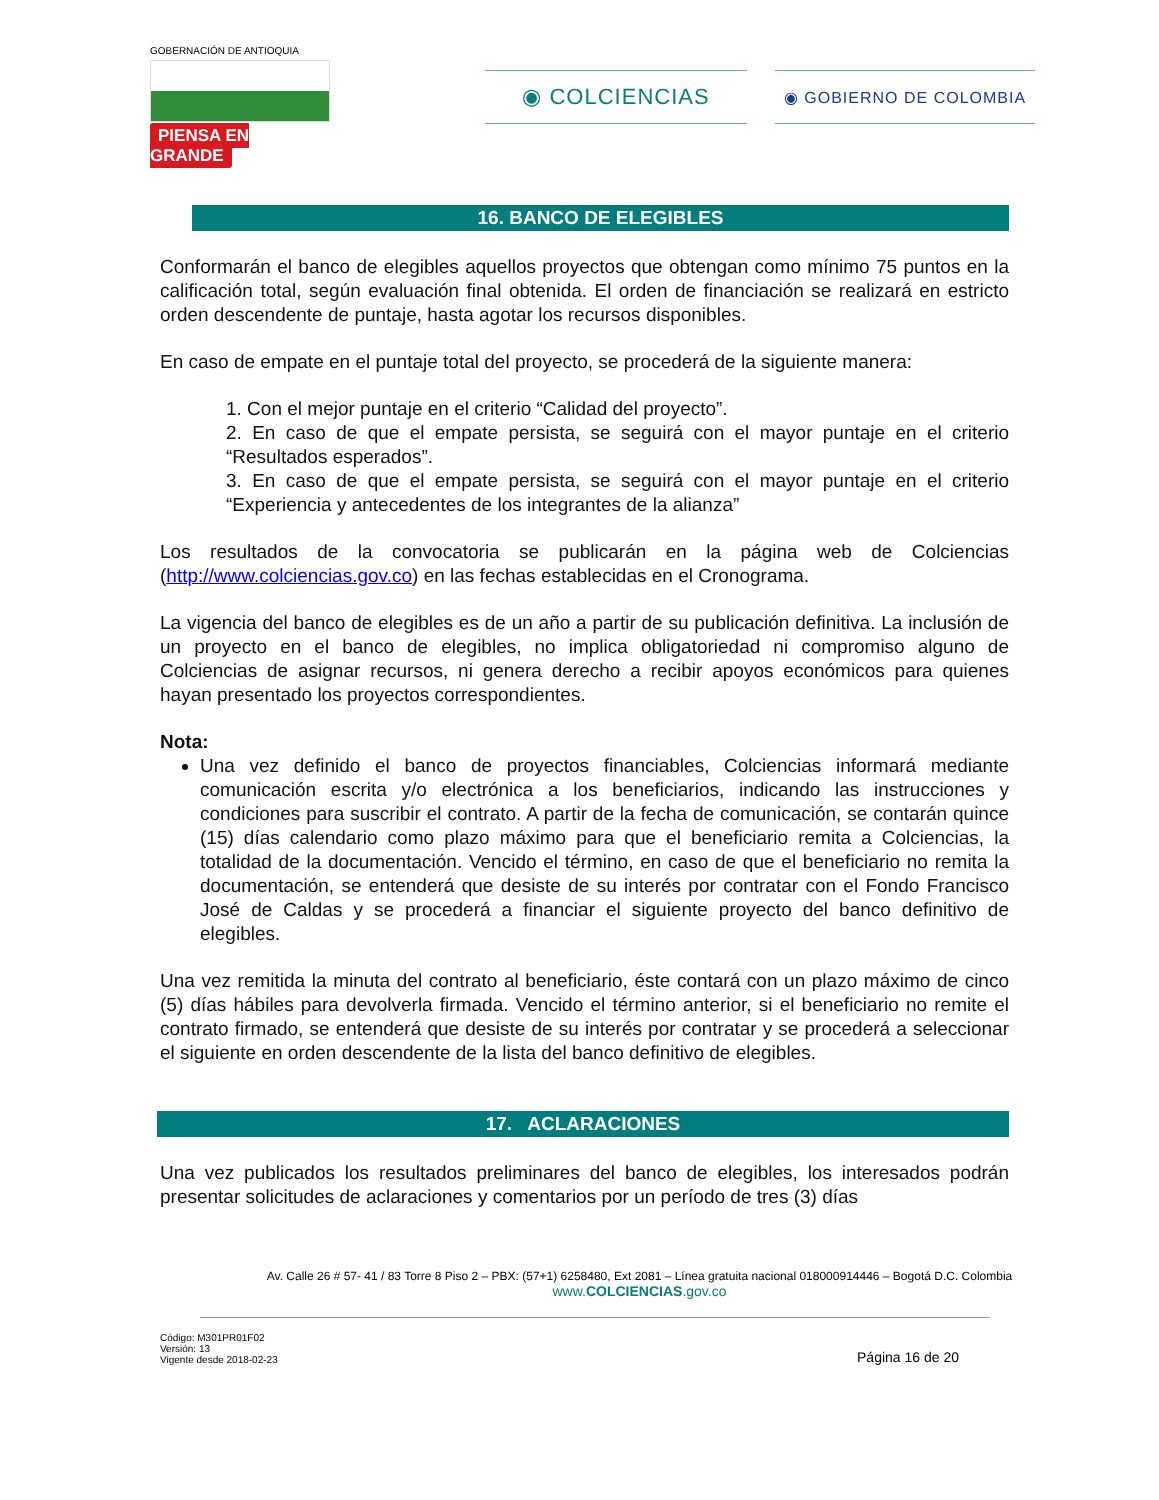GOBERNACIÓN DE ANTIOQUIA
PIENSA EN GRANDE
◉ COLCIENCIAS
◉ GOBIERNO DE COLOMBIA
16. BANCO DE ELEGIBLES
Conformarán el banco de elegibles aquellos proyectos que obtengan como mínimo 75 puntos en la calificación total, según evaluación final obtenida. El orden de financiación se realizará en estricto orden descendente de puntaje, hasta agotar los recursos disponibles.
En caso de empate en el puntaje total del proyecto, se procederá de la siguiente manera:
1. Con el mejor puntaje en el criterio “Calidad del proyecto”.
2. En caso de que el empate persista, se seguirá con el mayor puntaje en el criterio “Resultados esperados”.
3. En caso de que el empate persista, se seguirá con el mayor puntaje en el criterio “Experiencia y antecedentes de los integrantes de la alianza”
Los resultados de la convocatoria se publicarán en la página web de Colciencias (http://www.colciencias.gov.co) en las fechas establecidas en el Cronograma.
La vigencia del banco de elegibles es de un año a partir de su publicación definitiva. La inclusión de un proyecto en el banco de elegibles, no implica obligatoriedad ni compromiso alguno de Colciencias de asignar recursos, ni genera derecho a recibir apoyos económicos para quienes hayan presentado los proyectos correspondientes.
Nota:
Una vez definido el banco de proyectos financiables, Colciencias informará mediante comunicación escrita y/o electrónica a los beneficiarios, indicando las instrucciones y condiciones para suscribir el contrato. A partir de la fecha de comunicación, se contarán quince (15) días calendario como plazo máximo para que el beneficiario remita a Colciencias, la totalidad de la documentación. Vencido el término, en caso de que el beneficiario no remita la documentación, se entenderá que desiste de su interés por contratar con el Fondo Francisco José de Caldas y se procederá a financiar el siguiente proyecto del banco definitivo de elegibles.
Una vez remitida la minuta del contrato al beneficiario, éste contará con un plazo máximo de cinco (5) días hábiles para devolverla firmada. Vencido el término anterior, si el beneficiario no remite el contrato firmado, se entenderá que desiste de su interés por contratar y se procederá a seleccionar el siguiente en orden descendente de la lista del banco definitivo de elegibles.
17. ACLARACIONES
Una vez publicados los resultados preliminares del banco de elegibles, los interesados podrán presentar solicitudes de aclaraciones y comentarios por un período de tres (3) días
Av. Calle 26 # 57- 41 / 83 Torre 8 Piso 2 – PBX: (57+1) 6258480, Ext 2081 – Línea gratuita nacional 018000914446 – Bogotá D.C. Colombia
www.COLCIENCIAS.gov.co
Código: M301PR01F02
Versión: 13
Vigente desde 2018-02-23
Página 16 de 20